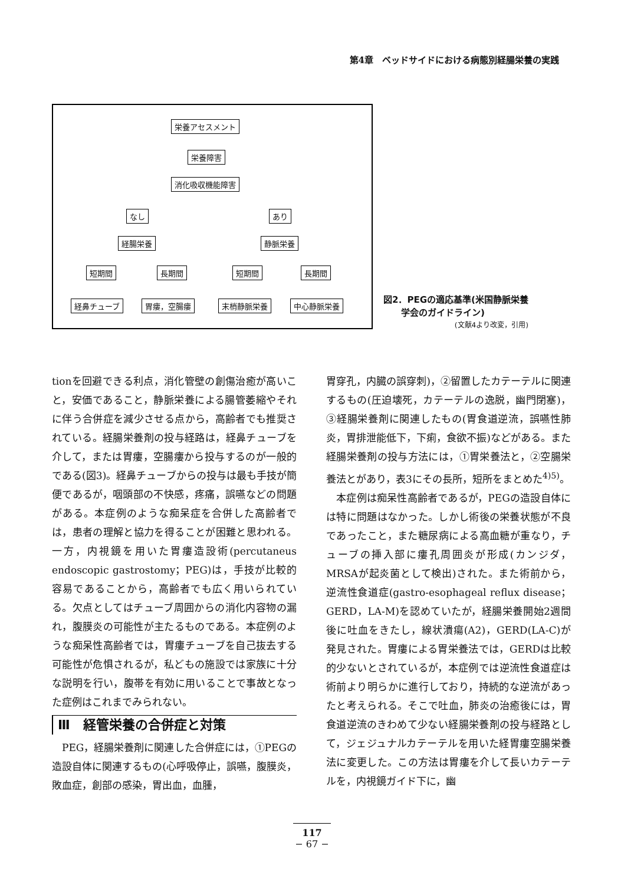第4章　ベッドサイドにおける病態別経腸栄養の実践
栄養アセスメント
栄養障害
消化吸収機能障害
なし あり
経腸栄養 静脈栄養
短期間 長期間 短期間 長期間
経鼻チューブ 胃瘻，空腸瘻 末梢静脈栄養 中心静脈栄養
図2．PEGの適応基準(米国静脈栄養
　　学会のガイドライン)
(文献4より改変，引用)
tionを回避できる利点，消化管壁の創傷治癒が高いこと，安価であること，静脈栄養による腸管萎縮やそれに伴う合併症を減少させる点から，高齢者でも推奨されている。経腸栄養剤の投与経路は，経鼻チューブを介して，または胃瘻，空腸瘻から投与するのが一般的である(図3)。経鼻チューブからの投与は最も手技が簡便であるが，咽頭部の不快感，疼痛，誤嚥などの問題がある。本症例のような痴呆症を合併した高齢者では，患者の理解と協力を得ることが困難と思われる。一方，内視鏡を用いた胃瘻造設術(percutaneus endoscopic gastrostomy；PEG)は，手技が比較的容易であることから，高齢者でも広く用いられている。欠点としてはチューブ周囲からの消化内容物の漏れ，腹膜炎の可能性が主たるものである。本症例のような痴呆性高齢者では，胃瘻チューブを自己抜去する可能性が危惧されるが，私どもの施設では家族に十分な説明を行い，腹帯を有効に用いることで事故となった症例はこれまでみられない。
Ⅲ　経管栄養の合併症と対策
　PEG，経腸栄養剤に関連した合併症には，①PEGの造設自体に関連するもの(心呼吸停止，誤嚥，腹膜炎，敗血症，創部の感染，胃出血，血腫，
胃穿孔，内臓の誤穿刺)，②留置したカテーテルに関連するもの(圧迫壊死，カテーテルの逸脱，幽門閉塞)，③経腸栄養剤に関連したもの(胃食道逆流，誤嚥性肺炎，胃排泄能低下，下痢，食欲不振)などがある。また経腸栄養剤の投与方法には，①胃栄養法と，②空腸栄養法とがあり，表3にその長所，短所をまとめた<sup>4)5)</sup>。
　本症例は痴呆性高齢者であるが，PEGの造設自体には特に問題はなかった。しかし術後の栄養状態が不良であったこと，また糖尿病による高血糖が重なり，チューブの挿入部に瘻孔周囲炎が形成(カンジダ，MRSAが起炎菌として検出)された。また術前から，逆流性食道症(gastro-esophageal reflux disease；GERD，LA-M)を認めていたが，経腸栄養開始2週間後に吐血をきたし，線状潰瘍(A2)，GERD(LA-C)が発見された。胃瘻による胃栄養法では，GERDは比較的少ないとされているが，本症例では逆流性食道症は術前より明らかに進行しており，持続的な逆流があったと考えられる。そこで吐血，肺炎の治癒後には，胃食道逆流のきわめて少ない経腸栄養剤の投与経路として，ジェジュナルカテーテルを用いた経胃瘻空腸栄養法に変更した。この方法は胃瘻を介して長いカテーテルを，内視鏡ガイド下に，幽
117
− 67 −